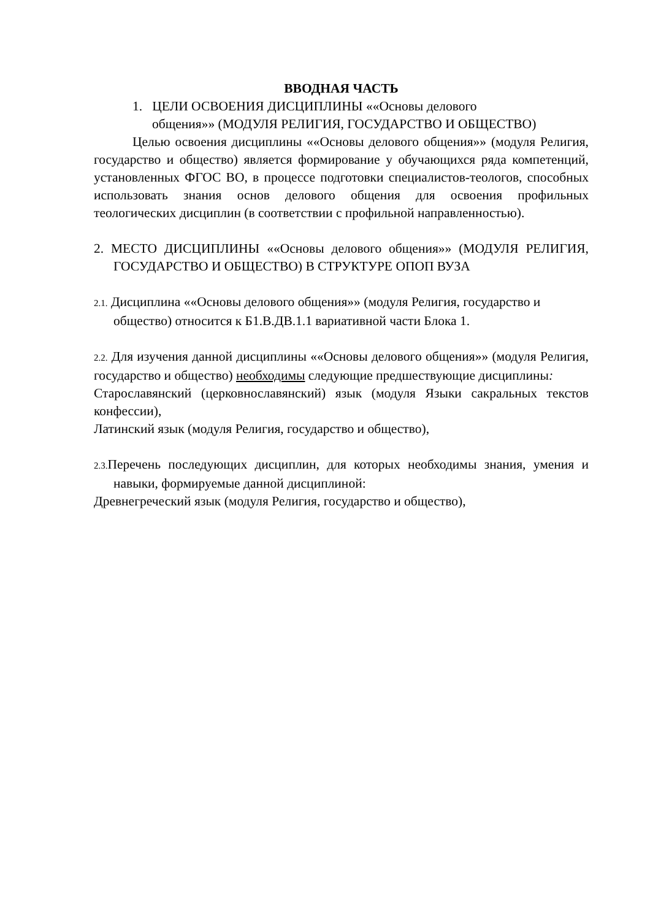ВВОДНАЯ ЧАСТЬ
1. ЦЕЛИ ОСВОЕНИЯ ДИСЦИПЛИНЫ ««Основы делового
общения»» (МОДУЛЯ РЕЛИГИЯ, ГОСУДАРСТВО И ОБЩЕСТВО)
Целью освоения дисциплины ««Основы делового общения»» (модуля Религия, государство и общество) является формирование у обучающихся ряда компетенций, установленных ФГОС ВО, в процессе подготовки специалистов-теологов, способных использовать знания основ делового общения для освоения профильных теологических дисциплин (в соответствии с профильной направленностью).
2. МЕСТО ДИСЦИПЛИНЫ ««Основы делового общения»» (МОДУЛЯ РЕЛИГИЯ, ГОСУДАРСТВО И ОБЩЕСТВО) В СТРУКТУРЕ ОПОП ВУЗА
2.1. Дисциплина ««Основы делового общения»» (модуля Религия, государство и общество) относится к Б1.В.ДВ.1.1 вариативной части Блока 1.
2.2. Для изучения данной дисциплины ««Основы делового общения»» (модуля Религия, государство и общество) необходимы следующие предшествующие дисциплины:
Старославянский (церковнославянский) язык (модуля Языки сакральных текстов конфессии),
Латинский язык (модуля Религия, государство и общество),
2.3. Перечень последующих дисциплин, для которых необходимы знания, умения и навыки, формируемые данной дисциплиной:
Древнегреческий язык (модуля Религия, государство и общество),